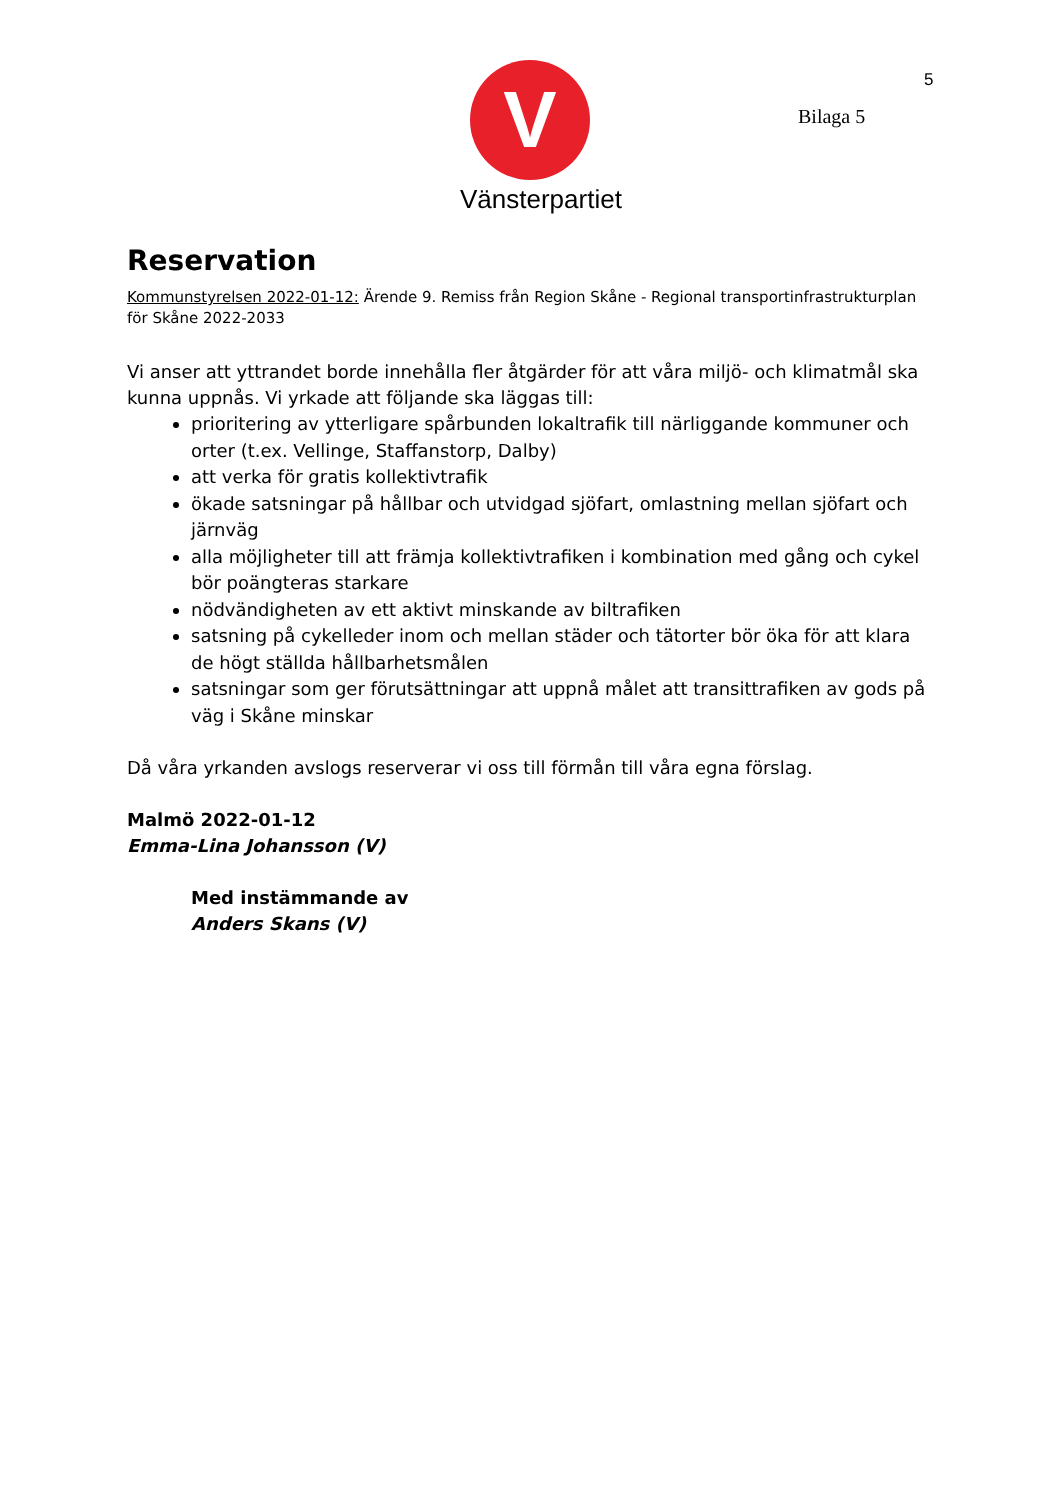V
Vänsterpartiet
5
Bilaga 5
Reservation
Kommunstyrelsen 2022-01-12: Ärende 9. Remiss från Region Skåne - Regional transportinfrastrukturplan för Skåne 2022-2033
Vi anser att yttrandet borde innehålla fler åtgärder för att våra miljö- och klimatmål ska kunna uppnås. Vi yrkade att följande ska läggas till:
prioritering av ytterligare spårbunden lokaltrafik till närliggande kommuner och orter (t.ex. Vellinge, Staffanstorp, Dalby)
att verka för gratis kollektivtrafik
ökade satsningar på hållbar och utvidgad sjöfart, omlastning mellan sjöfart och järnväg
alla möjligheter till att främja kollektivtrafiken i kombination med gång och cykel bör poängteras starkare
nödvändigheten av ett aktivt minskande av biltrafiken
satsning på cykelleder inom och mellan städer och tätorter bör öka för att klara de högt ställda hållbarhetsmålen
satsningar som ger förutsättningar att uppnå målet att transittrafiken av gods på väg i Skåne minskar
Då våra yrkanden avslogs reserverar vi oss till förmån till våra egna förslag.
Malmö 2022-01-12
Emma-Lina Johansson (V)
Med instämmande av
Anders Skans (V)